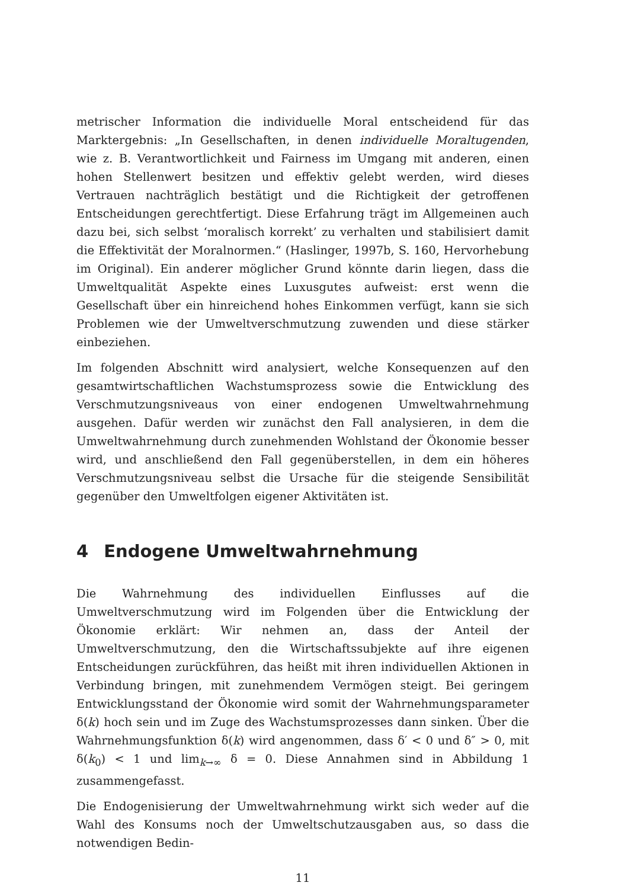metrischer Information die individuelle Moral entscheidend für das Marktergebnis: „In Gesellschaften, in denen individuelle Moraltugenden, wie z. B. Verantwortlichkeit und Fairness im Umgang mit anderen, einen hohen Stellenwert besitzen und effektiv gelebt werden, wird dieses Vertrauen nachträglich bestätigt und die Richtigkeit der getroffenen Entscheidungen gerechtfertigt. Diese Erfahrung trägt im Allgemeinen auch dazu bei, sich selbst ‘moralisch korrekt’ zu verhalten und stabilisiert damit die Effektivität der Moralnormen.“ (Haslinger, 1997b, S. 160, Hervorhebung im Original). Ein anderer möglicher Grund könnte darin liegen, dass die Umweltqualität Aspekte eines Luxusgutes aufweist: erst wenn die Gesellschaft über ein hinreichend hohes Einkommen verfügt, kann sie sich Problemen wie der Umweltverschmutzung zuwenden und diese stärker einbeziehen.
Im folgenden Abschnitt wird analysiert, welche Konsequenzen auf den gesamtwirtschaftlichen Wachstumsprozess sowie die Entwicklung des Verschmutzungsniveaus von einer endogenen Umweltwahrnehmung ausgehen. Dafür werden wir zunächst den Fall analysieren, in dem die Umweltwahrnehmung durch zunehmenden Wohlstand der Ökonomie besser wird, und anschließend den Fall gegenüberstellen, in dem ein höheres Verschmutzungsniveau selbst die Ursache für die steigende Sensibilität gegenüber den Umweltfolgen eigener Aktivitäten ist.
4 Endogene Umweltwahrnehmung
Die Wahrnehmung des individuellen Einflusses auf die Umweltverschmutzung wird im Folgenden über die Entwicklung der Ökonomie erklärt: Wir nehmen an, dass der Anteil der Umweltverschmutzung, den die Wirtschaftssubjekte auf ihre eigenen Entscheidungen zurückführen, das heißt mit ihren individuellen Aktionen in Verbindung bringen, mit zunehmendem Vermögen steigt. Bei geringem Entwicklungsstand der Ökonomie wird somit der Wahrnehmungsparameter δ(k) hoch sein und im Zuge des Wachstumsprozesses dann sinken. Über die Wahrnehmungsfunktion δ(k) wird angenommen, dass δ′ < 0 und δ″ > 0, mit δ(k<sub>0</sub>) < 1 und lim<sub>k→∞</sub> δ = 0. Diese Annahmen sind in Abbildung 1 zusammengefasst.
Die Endogenisierung der Umweltwahrnehmung wirkt sich weder auf die Wahl des Konsums noch der Umweltschutzausgaben aus, so dass die notwendigen Bedin-
11